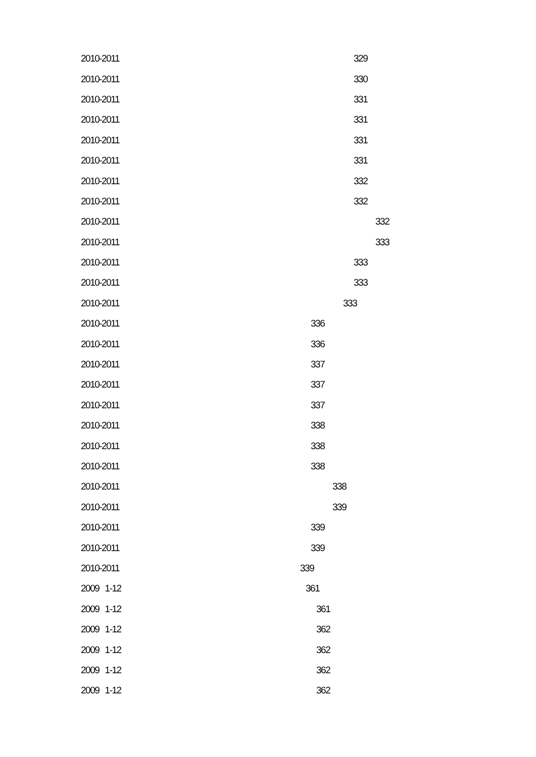2010-2011 329
2010-2011 330
2010-2011 331
2010-2011 331
2010-2011 331
2010-2011 331
2010-2011 332
2010-2011 332
2010-2011 332
2010-2011 333
2010-2011 333
2010-2011 333
2010-2011 333
2010-2011 336
2010-2011 336
2010-2011 337
2010-2011 337
2010-2011 337
2010-2011 338
2010-2011 338
2010-2011 338
2010-2011 338
2010-2011 339
2010-2011 339
2010-2011 339
2010-2011 339
2009 1-12 361
2009 1-12 361
2009 1-12 362
2009 1-12 362
2009 1-12 362
2009 1-12 362